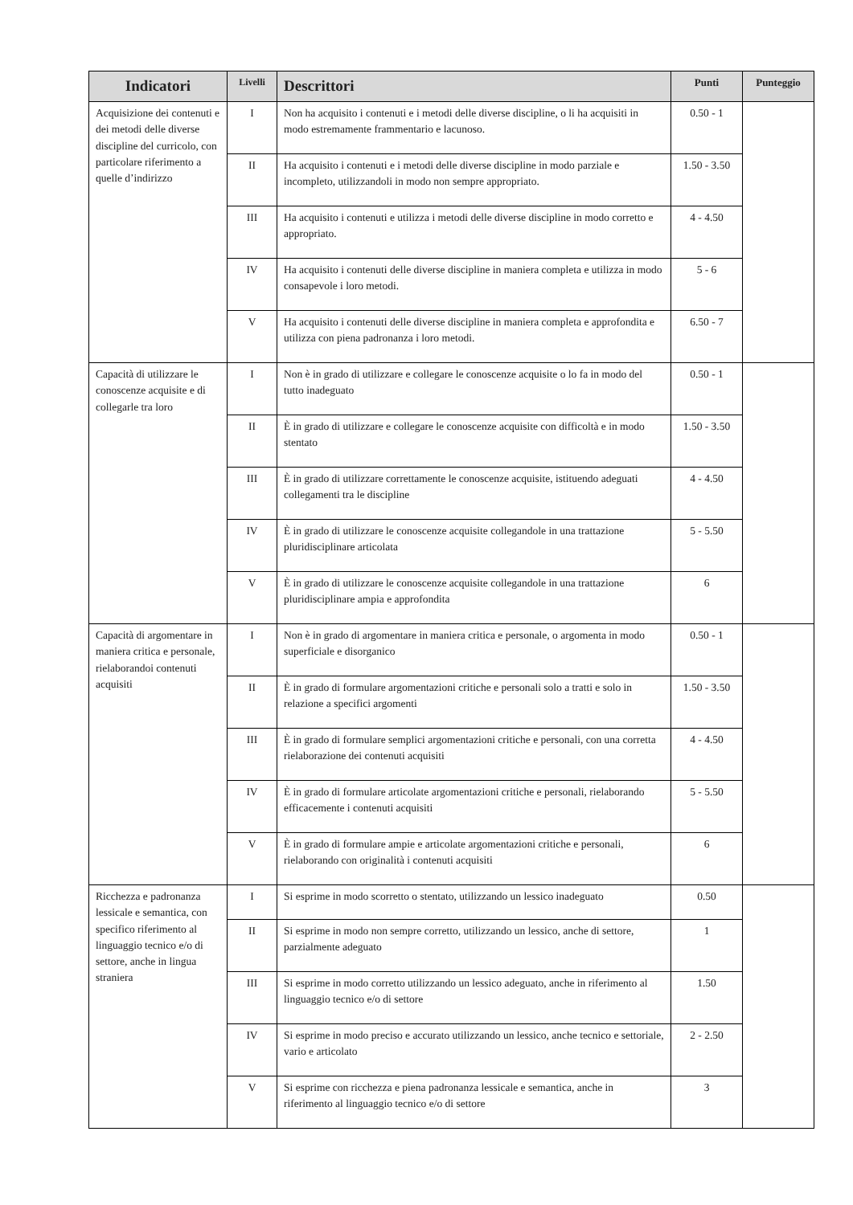| Indicatori | Livelli | Descrittori | Punti | Punteggio |
| --- | --- | --- | --- | --- |
| Acquisizione dei contenuti e dei metodi delle diverse discipline del curricolo, con particolare riferimento a quelle d’indirizzo | I | Non ha acquisito i contenuti e i metodi delle diverse discipline, o li ha acquisiti in modo estremamente frammentario e lacunoso. | 0.50 - 1 | |
| | II | Ha acquisito i contenuti e i metodi delle diverse discipline in modo parziale e incompleto, utilizzandoli in modo non sempre appropriato. | 1.50 - 3.50 | |
| | III | Ha acquisito i contenuti e utilizza i metodi delle diverse discipline in modo corretto e appropriato. | 4 - 4.50 | |
| | IV | Ha acquisito i contenuti delle diverse discipline in maniera completa e utilizza in modo consapevole i loro metodi. | 5 - 6 | |
| | V | Ha acquisito i contenuti delle diverse discipline in maniera completa e approfondita e utilizza con piena padronanza i loro metodi. | 6.50 - 7 | |
| Capacità di utilizzare le conoscenze acquisite e di collegarle tra loro | I | Non è in grado di utilizzare e collegare le conoscenze acquisite o lo fa in modo del tutto inadeguato | 0.50 - 1 | |
| | II | È in grado di utilizzare e collegare le conoscenze acquisite con difficoltà e in modo stentato | 1.50 - 3.50 | |
| | III | È in grado di utilizzare correttamente le conoscenze acquisite, istituendo adeguati collegamenti tra le discipline | 4 - 4.50 | |
| | IV | È in grado di utilizzare le conoscenze acquisite collegandole in una trattazione pluridisciplinare articolata | 5 - 5.50 | |
| | V | È in grado di utilizzare le conoscenze acquisite collegandole in una trattazione pluridisciplinare ampia e approfondita | 6 | |
| Capacità di argomentare in maniera critica e personale, rielaborandoi contenuti acquisiti | I | Non è in grado di argomentare in maniera critica e personale, o argomenta in modo superficiale e disorganico | 0.50 - 1 | |
| | II | È in grado di formulare argomentazioni critiche e personali solo a tratti e solo in relazione a specifici argomenti | 1.50 - 3.50 | |
| | III | È in grado di formulare semplici argomentazioni critiche e personali, con una corretta rielaborazione dei contenuti acquisiti | 4 - 4.50 | |
| | IV | È in grado di formulare articolate argomentazioni critiche e personali, rielaborando efficacemente i contenuti acquisiti | 5 - 5.50 | |
| | V | È in grado di formulare ampie e articolate argomentazioni critiche e personali, rielaborando con originalità i contenuti acquisiti | 6 | |
| Ricchezza e padronanza lessicale e semantica, con specifico riferimento al linguaggio tecnico e/o di settore, anche in lingua straniera | I | Si esprime in modo scorretto o stentato, utilizzando un lessico inadeguato | 0.50 | |
| | II | Si esprime in modo non sempre corretto, utilizzando un lessico, anche di settore, parzialmente adeguato | 1 | |
| | III | Si esprime in modo corretto utilizzando un lessico adeguato, anche in riferimento al linguaggio tecnico e/o di settore | 1.50 | |
| | IV | Si esprime in modo preciso e accurato utilizzando un lessico, anche tecnico e settoriale, vario e articolato | 2 - 2.50 | |
| | V | Si esprime con ricchezza e piena padronanza lessicale e semantica, anche in riferimento al linguaggio tecnico e/o di settore | 3 | |